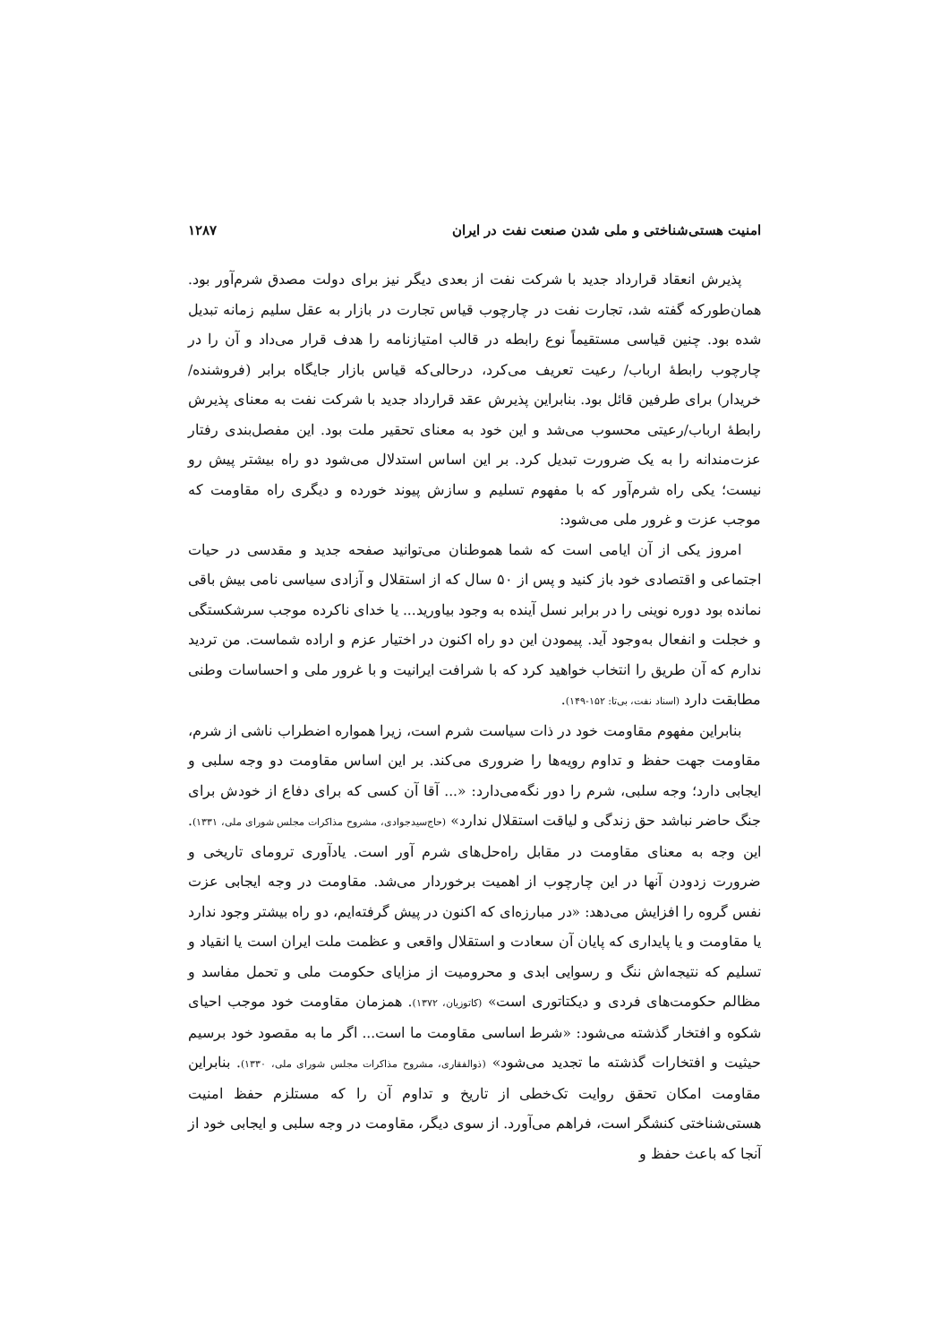امنیت هستی‌شناختی و ملی شدن صنعت نفت در ایران ۱۲۸۷
پذیرش انعقاد قرارداد جدید با شرکت نفت از بعدی دیگر نیز برای دولت مصدق شرم‌آور بود. همان‌طورکه گفته شد، تجارت نفت در چارچوب قیاس تجارت در بازار به عقل سلیم زمانه تبدیل شده بود. چنین قیاسی مستقیماً نوع رابطه در قالب امتیازنامه را هدف قرار می‌داد و آن را در چارچوب رابطهٔ ارباب/ رعیت تعریف می‌کرد، درحالی‌که قیاس بازار جایگاه برابر (فروشنده/خریدار) برای طرفین قائل بود. بنابراین پذیرش عقد قرارداد جدید با شرکت نفت به معنای پذیرش رابطهٔ ارباب/رعیتی محسوب می‌شد و این خود به معنای تحقیر ملت بود. این مفصل‌بندی رفتار عزت‌مندانه را به یک ضرورت تبدیل کرد. بر این اساس استدلال می‌شود دو راه بیشتر پیش رو نیست؛ یکی راه شرم‌آور که با مفهوم تسلیم و سازش پیوند خورده و دیگری راه مقاومت که موجب عزت و غرور ملی می‌شود:
امروز یکی از آن ایامی است که شما هموطنان می‌توانید صفحه جدید و مقدسی در حیات اجتماعی و اقتصادی خود باز کنید و پس از ۵۰ سال که از استقلال و آزادی سیاسی نامی بیش باقی نمانده بود دوره نوینی را در برابر نسل آینده به وجود بیاورید... یا خدای ناکرده موجب سرشکستگی و خجلت و انفعال به‌وجود آید. پیمودن این دو راه اکنون در اختیار عزم و اراده شماست. من تردید ندارم که آن طریق را انتخاب خواهید کرد که با شرافت ایرانیت و با غرور ملی و احساسات وطنی مطابقت دارد (اسناد نفت، بی‌تا: ۱۵۲-۱۴۹).
بنابراین مفهوم مقاومت خود در ذات سیاست شرم است، زیرا همواره اضطراب ناشی از شرم، مقاومت جهت حفظ و تداوم رویه‌ها را ضروری می‌کند. بر این اساس مقاومت دو وجه سلبی و ایجابی دارد؛ وجه سلبی، شرم را دور نگه‌می‌دارد: «... آقا آن کسی که برای دفاع از خودش برای جنگ حاضر نباشد حق زندگی و لیاقت استقلال ندارد» (حاج‌سیدجوادی، مشروح مذاکرات مجلس شورای ملی، ۱۳۳۱). این وجه به معنای مقاومت در مقابل راه‌حل‌های شرم آور است. یادآوری ترومای تاریخی و ضرورت زدودن آنها در این چارچوب از اهمیت برخوردار می‌شد. مقاومت در وجه ایجابی عزت نفس گروه را افزایش می‌دهد: «در مبارزه‌ای که اکنون در پیش گرفته‌ایم، دو راه بیشتر وجود ندارد یا مقاومت و یا پایداری که پایان آن سعادت و استقلال واقعی و عظمت ملت ایران است یا انقیاد و تسلیم که نتیجه‌اش ننگ و رسوایی ابدی و محرومیت از مزایای حکومت ملی و تحمل مفاسد و مظالم حکومت‌های فردی و دیکتاتوری است» (کاتوزیان، ۱۳۷۲). همزمان مقاومت خود موجب احیای شکوه و افتخار گذشته می‌شود: «شرط اساسی مقاومت ما است... اگر ما به مقصود خود برسیم حیثیت و افتخارات گذشته ما تجدید می‌شود» (ذوالفقاری، مشروح مذاکرات مجلس شورای ملی، ۱۳۳۰). بنابراین مقاومت امکان تحقق روایت تک‌خطی از تاریخ و تداوم آن را که مستلزم حفظ امنیت هستی‌شناختی کنشگر است، فراهم می‌آورد. از سوی دیگر، مقاومت در وجه سلبی و ایجابی خود از آنجا که باعث حفظ و